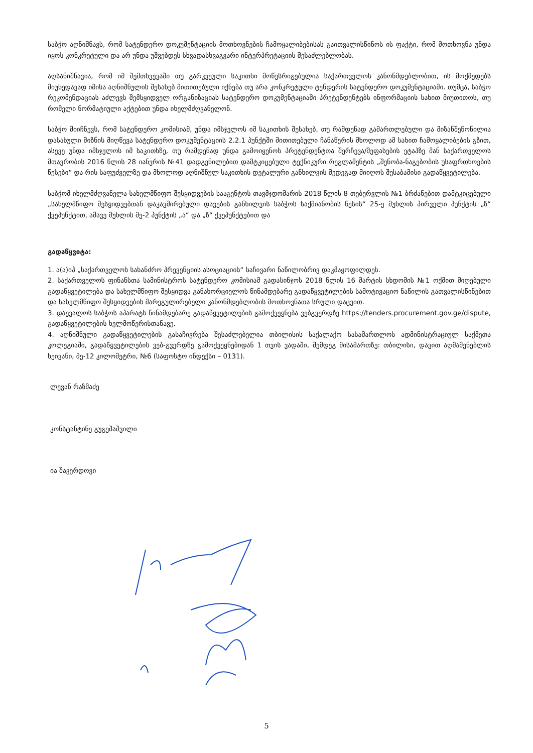საბჭო აღნიშნავს, რომ სატენდერო დოკუმენტაციის მოთხოვნების ჩამოყალიბებისას გაითვალისწინოს ის ფაქტი, რომ მოთხოვნა უნდა იყოს კონკრეტული და არ უნდა უშვებდეს სხვადასხვაგვარი ინტერპრეტაციის შესაძლებლობას.
აღსანიშნავია, რომ იმ შემთხვევაში თუ გარკვეული საკითხი მოწესრიგებულია საქართველოს კანონმდებლობით, ის მოქმედებს მიუხედავად იმისა აღნიშნულის შესახებ მითითებული იქნება თუ არა კონკრეტული ტენდერის სატენდერო დოკუმენტაციაში. თუმცა, საბჭო რეკომენდაციას აძლევს შემსყიდველ ორგანიზაციას სატენდერო დოკუმენტაციაში პრეტენდენტებს ინფორმაციის სახით მიუთითოს, თუ რომელი ნორმატიული აქტებით უნდა იხელმძღვანელონ.
საბჭო მიიჩნევს, რომ სატენდერო კომისიამ, უნდა იმსჯელოს იმ საკითხის შესახებ, თუ რამდენად გამართლებული და მიზანშეწონილია დასახული მიზნის მიღწევა სატენდერო დოკუმენტაციის 2.2.1 პუნქტში მითითებული ჩანაწერის მხოლოდ ამ სახით ჩამოყალიბების გზით, ასევე უნდა იმსჯელოს იმ საკითხზე, თუ რამდენად უნდა გამოიყენოს პრეტენდენტთა შერჩევა/შეფასების ეტაპზე მან საქართველოს მთავრობის 2016 წლის 28 იანვრის №41 დადგენილებით დამტკიცებული ტექნიკური რეგლამენტის „შენობა-ნაგებობის უსაფრთხოების წესები“ და რის საფუძველზე და მხოლოდ აღნიშნულ საკითხის დეტალური განხილვის შედეგად მიიღოს შესაბამისი გადაწყვეტილება.
საბჭომ იხელმძღვანელა სახელმწიფო შესყიდვების სააგენტოს თავმჯდომარის 2018 წლის 8 თებერვლის №1 ბრძანებით დამტკიცებული „სახელმწიფო შესყიდვებთან დაკავშირებული დავების განხილვის საბჭოს საქმიანობის წესის“ 25-ე მუხლის პირველი პუნქტის „ზ“ ქვეპუნქტით, ამავე მუხლის მე-2 პუნქტის „ა“ და „ზ“ ქვეპუნქტებით და
გადაწყვიტა:
1. ა(ა)იპ „საქართველოს სახანძრო პრევენციის ასოციაციის“ საჩივარი ნაწილობრივ დაკმაყოფილდეს.
2. საქართველოს ფინანსთა სამინისტროს სატენდერო კომისიამ გადასინჯოს 2018 წლის 16 მარტის სხდომის №1 ოქმით მიღებული გადაწყვეტილება და სახელმწიფო შესყიდვა განახორციელოს წინამდებარე გადაწყვეტილების სამოტივაციო ნაწილის გათვალისწინებით და სახელმწიფო შესყიდვების მარეგულირებელი კანონმდებლობის მოთხოვნათა სრული დაცვით.
3. დაევალოს საბჭოს აპარატს წინამდებარე გადაწყვეტილების გამოქვეყნება ვებგვერდზე https://tenders.procurement.gov.ge/dispute, გადაწყვეტილების ხელმოწერისთანავე.
4. აღნიშნული გადაწყვეტილების გასაჩივრება შესაძლებელია თბილისის საქალაქო სასამართლოს ადმინისტრაციულ საქმეთა კოლეგიაში, გადაწყვეტილების ვებ-გვერდზე გამოქვეყნებიდან 1 თვის ვადაში, შემდეგ მისამართზე: თბილისი, დავით აღმაშენებლის ხეივანი, მე-12 კილომეტრი, №6 (საფოსტო ინდექსი – 0131).
ლევან რაზმაძე
კონსტანტინე გუგეშაშვილი
ია შავერდოვი
5